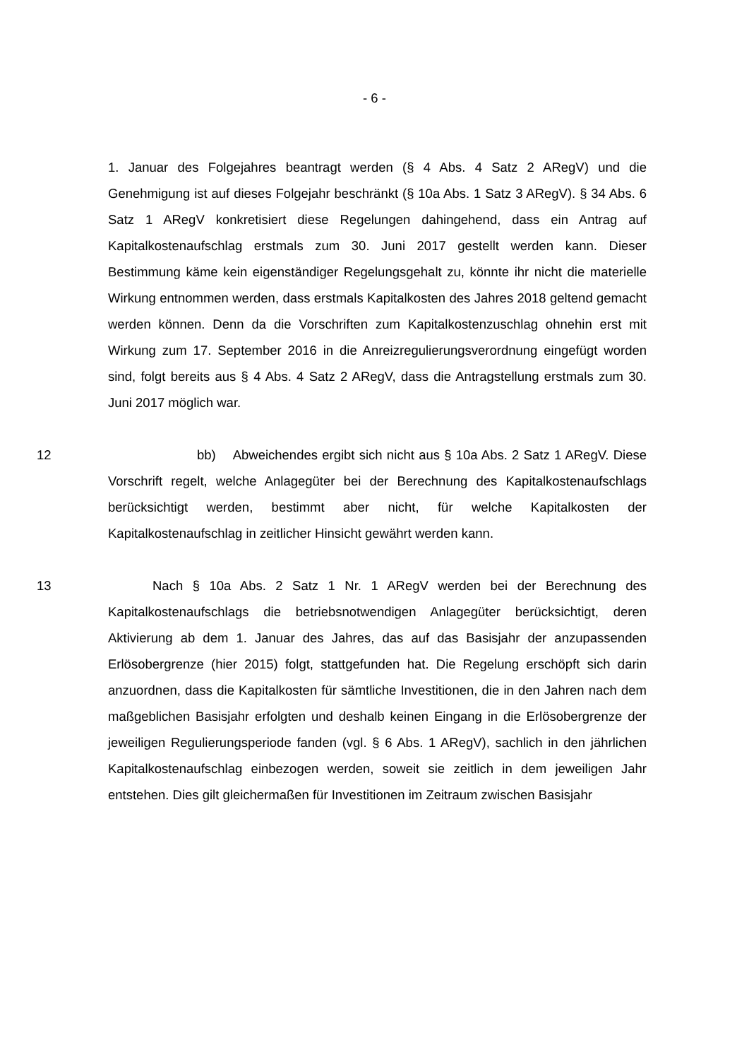- 6 -
1. Januar des Folgejahres beantragt werden (§ 4 Abs. 4 Satz 2 ARegV) und die Genehmigung ist auf dieses Folgejahr beschränkt (§ 10a Abs. 1 Satz 3 ARegV). § 34 Abs. 6 Satz 1 ARegV konkretisiert diese Regelungen dahingehend, dass ein Antrag auf Kapitalkostenaufschlag erstmals zum 30. Juni 2017 gestellt werden kann. Dieser Bestimmung käme kein eigenständiger Regelungsgehalt zu, könnte ihr nicht die materielle Wirkung entnommen werden, dass erstmals Kapitalkosten des Jahres 2018 geltend gemacht werden können. Denn da die Vorschriften zum Kapitalkostenzuschlag ohnehin erst mit Wirkung zum 17. September 2016 in die Anreizregulierungsverordnung eingefügt worden sind, folgt bereits aus § 4 Abs. 4 Satz 2 ARegV, dass die Antragstellung erstmals zum 30. Juni 2017 möglich war.
12 bb) Abweichendes ergibt sich nicht aus § 10a Abs. 2 Satz 1 ARegV. Diese Vorschrift regelt, welche Anlagegüter bei der Berechnung des Kapitalkostenaufschlags berücksichtigt werden, bestimmt aber nicht, für welche Kapitalkosten der Kapitalkostenaufschlag in zeitlicher Hinsicht gewährt werden kann.
13 Nach § 10a Abs. 2 Satz 1 Nr. 1 ARegV werden bei der Berechnung des Kapitalkostenaufschlags die betriebsnotwendigen Anlagegüter berücksichtigt, deren Aktivierung ab dem 1. Januar des Jahres, das auf das Basisjahr der anzupassenden Erlösobergrenze (hier 2015) folgt, stattgefunden hat. Die Regelung erschöpft sich darin anzuordnen, dass die Kapitalkosten für sämtliche Investitionen, die in den Jahren nach dem maßgeblichen Basisjahr erfolgten und deshalb keinen Eingang in die Erlösobergrenze der jeweiligen Regulierungsperiode fanden (vgl. § 6 Abs. 1 ARegV), sachlich in den jährlichen Kapitalkostenaufschlag einbezogen werden, soweit sie zeitlich in dem jeweiligen Jahr entstehen. Dies gilt gleichermaßen für Investitionen im Zeitraum zwischen Basisjahr